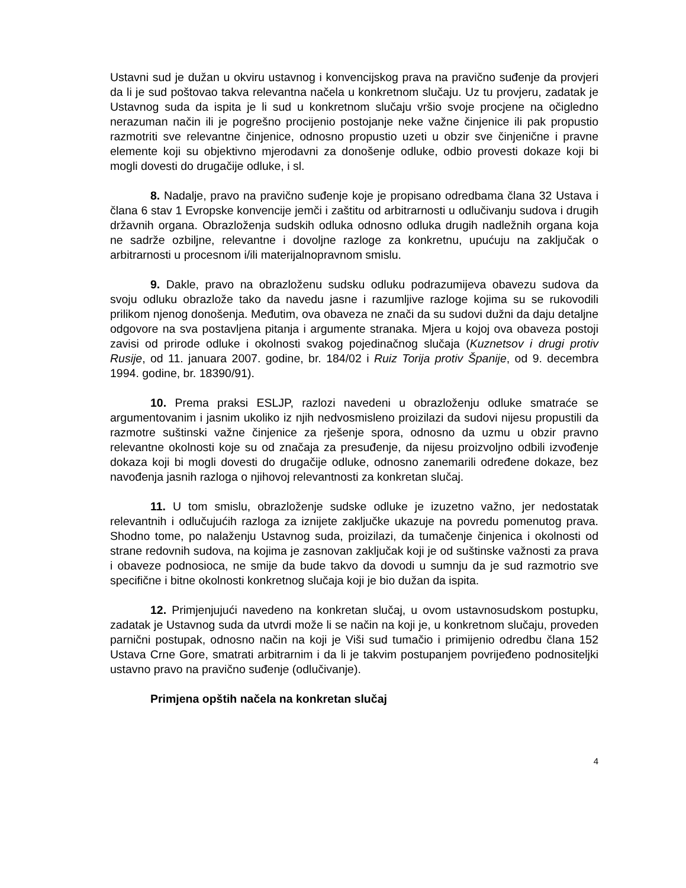Ustavni sud je dužan u okviru ustavnog i konvencijskog prava na pravično suđenje da provjeri da li je sud poštovao takva relevantna načela u konkretnom slučaju. Uz tu provjeru, zadatak je Ustavnog suda da ispita je li sud u konkretnom slučaju vršio svoje procjene na očigledno nerazuman način ili je pogrešno procijenio postojanje neke važne činjenice ili pak propustio razmotriti sve relevantne činjenice, odnosno propustio uzeti u obzir sve činjenične i pravne elemente koji su objektivno mjerodavni za donošenje odluke, odbio provesti dokaze koji bi mogli dovesti do drugačije odluke, i sl.
8. Nadalje, pravo na pravično suđenje koje je propisano odredbama člana 32 Ustava i člana 6 stav 1 Evropske konvencije jemči i zaštitu od arbitrarnosti u odlučivanju sudova i drugih državnih organa. Obrazloženja sudskih odluka odnosno odluka drugih nadležnih organa koja ne sadrže ozbiljne, relevantne i dovoljne razloge za konkretnu, upućuju na zaključak o arbitrarnosti u procesnom i/ili materijalnopravnom smislu.
9. Dakle, pravo na obrazloženu sudsku odluku podrazumijeva obavezu sudova da svoju odluku obrazlože tako da navedu jasne i razumljive razloge kojima su se rukovodili prilikom njenog donošenja. Međutim, ova obaveza ne znači da su sudovi dužni da daju detaljne odgovore na sva postavljena pitanja i argumente stranaka. Mjera u kojoj ova obaveza postoji zavisi od prirode odluke i okolnosti svakog pojedinačnog slučaja (Kuznetsov i drugi protiv Rusije, od 11. januara 2007. godine, br. 184/02 i Ruiz Torija protiv Španije, od 9. decembra 1994. godine, br. 18390/91).
10. Prema praksi ESLJP, razlozi navedeni u obrazloženju odluke smatraće se argumentovanim i jasnim ukoliko iz njih nedvosmisleno proizilazi da sudovi nijesu propustili da razmotre suštinski važne činjenice za rješenje spora, odnosno da uzmu u obzir pravno relevantne okolnosti koje su od značaja za presuđenje, da nijesu proizvoljno odbili izvođenje dokaza koji bi mogli dovesti do drugačije odluke, odnosno zanemarili određene dokaze, bez navođenja jasnih razloga o njihovoj relevantnosti za konkretan slučaj.
11. U tom smislu, obrazloženje sudske odluke je izuzetno važno, jer nedostatak relevantnih i odlučujućih razloga za iznijete zaključke ukazuje na povredu pomenutog prava. Shodno tome, po nalaženju Ustavnog suda, proizilazi, da tumačenje činjenica i okolnosti od strane redovnih sudova, na kojima je zasnovan zaključak koji je od suštinske važnosti za prava i obaveze podnosioca, ne smije da bude takvo da dovodi u sumnju da je sud razmotrio sve specifične i bitne okolnosti konkretnog slučaja koji je bio dužan da ispita.
12. Primjenjujući navedeno na konkretan slučaj, u ovom ustavnosudskom postupku, zadatak je Ustavnog suda da utvrdi može li se način na koji je, u konkretnom slučaju, proveden parnični postupak, odnosno način na koji je Viši sud tumačio i primijenio odredbu člana 152 Ustava Crne Gore, smatrati arbitrarnim i da li je takvim postupanjem povrijeđeno podnositeljki ustavno pravo na pravično suđenje (odlučivanje).
Primjena opštih načela na konkretan slučaj
4